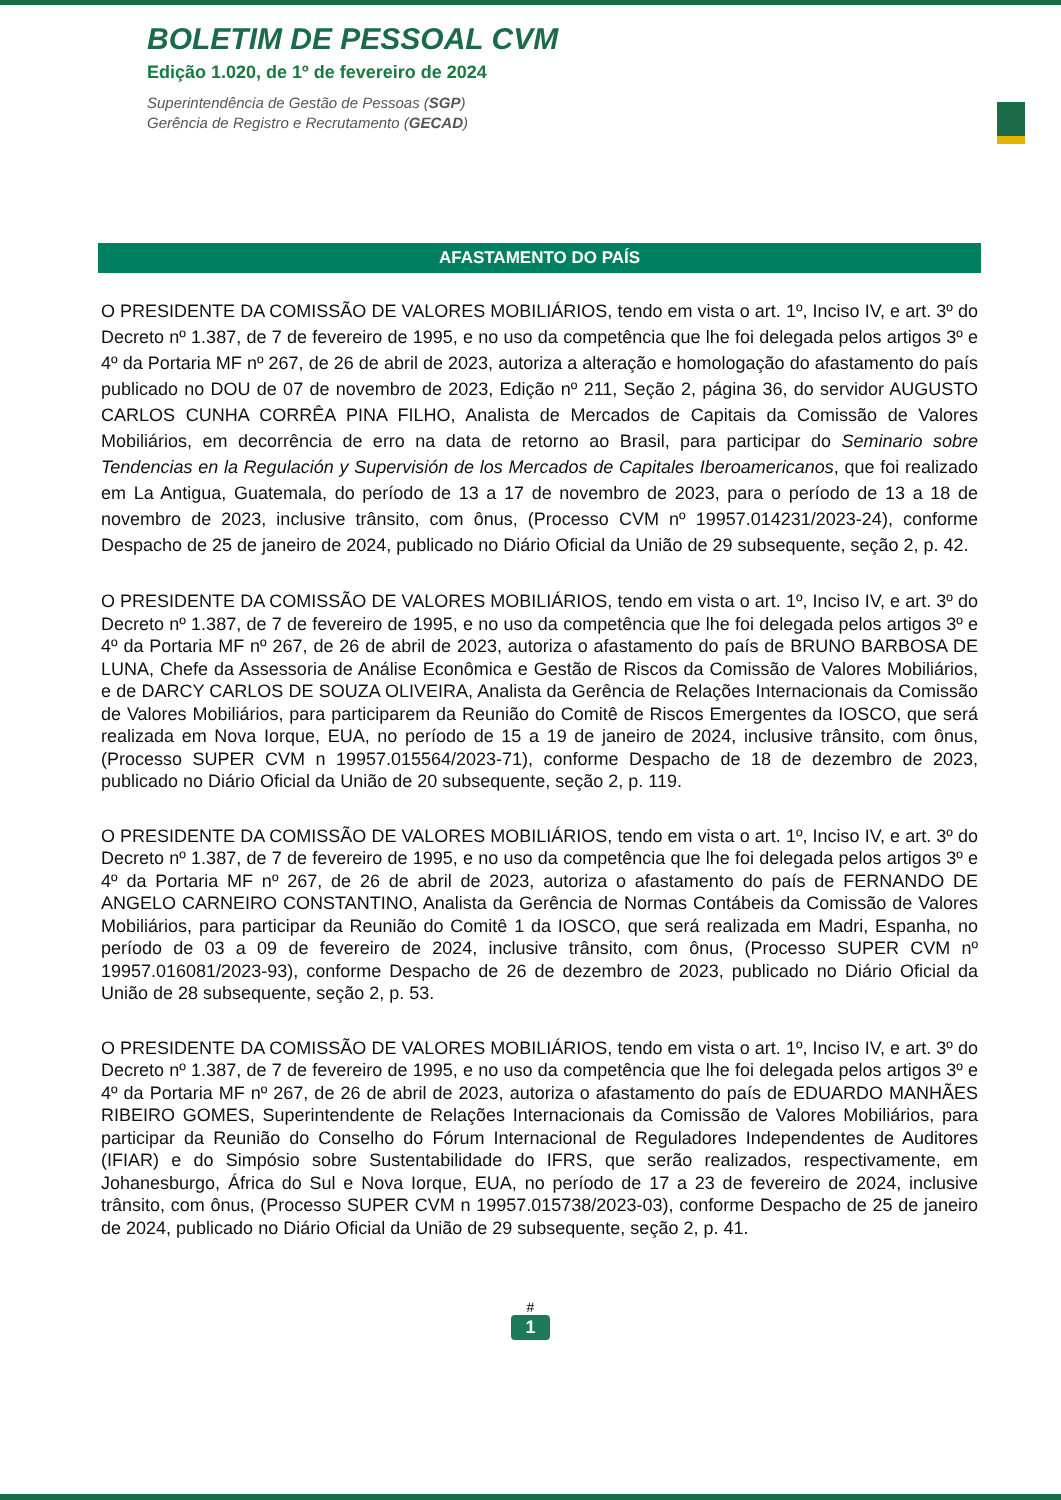BOLETIM DE PESSOAL CVM
Edição 1.020, de 1º de fevereiro de 2024
Superintendência de Gestão de Pessoas (SGP)
Gerência de Registro e Recrutamento (GECAD)
AFASTAMENTO DO PAÍS
O PRESIDENTE DA COMISSÃO DE VALORES MOBILIÁRIOS, tendo em vista o art. 1º, Inciso IV, e art. 3º do Decreto nº 1.387, de 7 de fevereiro de 1995, e no uso da competência que lhe foi delegada pelos artigos 3º e 4º da Portaria MF nº 267, de 26 de abril de 2023, autoriza a alteração e homologação do afastamento do país publicado no DOU de 07 de novembro de 2023, Edição nº 211, Seção 2, página 36, do servidor AUGUSTO CARLOS CUNHA CORRÊA PINA FILHO, Analista de Mercados de Capitais da Comissão de Valores Mobiliários, em decorrência de erro na data de retorno ao Brasil, para participar do Seminario sobre Tendencias en la Regulación y Supervisión de los Mercados de Capitales Iberoamericanos, que foi realizado em La Antigua, Guatemala, do período de 13 a 17 de novembro de 2023, para o período de 13 a 18 de novembro de 2023, inclusive trânsito, com ônus, (Processo CVM nº 19957.014231/2023-24), conforme Despacho de 25 de janeiro de 2024, publicado no Diário Oficial da União de 29 subsequente, seção 2, p. 42.
O PRESIDENTE DA COMISSÃO DE VALORES MOBILIÁRIOS, tendo em vista o art. 1º, Inciso IV, e art. 3º do Decreto nº 1.387, de 7 de fevereiro de 1995, e no uso da competência que lhe foi delegada pelos artigos 3º e 4º da Portaria MF nº 267, de 26 de abril de 2023, autoriza o afastamento do país de BRUNO BARBOSA DE LUNA, Chefe da Assessoria de Análise Econômica e Gestão de Riscos da Comissão de Valores Mobiliários, e de DARCY CARLOS DE SOUZA OLIVEIRA, Analista da Gerência de Relações Internacionais da Comissão de Valores Mobiliários, para participarem da Reunião do Comitê de Riscos Emergentes da IOSCO, que será realizada em Nova Iorque, EUA, no período de 15 a 19 de janeiro de 2024, inclusive trânsito, com ônus, (Processo SUPER CVM n 19957.015564/2023-71), conforme Despacho de 18 de dezembro de 2023, publicado no Diário Oficial da União de 20 subsequente, seção 2, p. 119.
O PRESIDENTE DA COMISSÃO DE VALORES MOBILIÁRIOS, tendo em vista o art. 1º, Inciso IV, e art. 3º do Decreto nº 1.387, de 7 de fevereiro de 1995, e no uso da competência que lhe foi delegada pelos artigos 3º e 4º da Portaria MF nº 267, de 26 de abril de 2023, autoriza o afastamento do país de FERNANDO DE ANGELO CARNEIRO CONSTANTINO, Analista da Gerência de Normas Contábeis da Comissão de Valores Mobiliários, para participar da Reunião do Comitê 1 da IOSCO, que será realizada em Madri, Espanha, no período de 03 a 09 de fevereiro de 2024, inclusive trânsito, com ônus, (Processo SUPER CVM nº 19957.016081/2023-93), conforme Despacho de 26 de dezembro de 2023, publicado no Diário Oficial da União de 28 subsequente, seção 2, p. 53.
O PRESIDENTE DA COMISSÃO DE VALORES MOBILIÁRIOS, tendo em vista o art. 1º, Inciso IV, e art. 3º do Decreto nº 1.387, de 7 de fevereiro de 1995, e no uso da competência que lhe foi delegada pelos artigos 3º e 4º da Portaria MF nº 267, de 26 de abril de 2023, autoriza o afastamento do país de EDUARDO MANHÃES RIBEIRO GOMES, Superintendente de Relações Internacionais da Comissão de Valores Mobiliários, para participar da Reunião do Conselho do Fórum Internacional de Reguladores Independentes de Auditores (IFIAR) e do Simpósio sobre Sustentabilidade do IFRS, que serão realizados, respectivamente, em Johanesburgo, África do Sul e Nova Iorque, EUA, no período de 17 a 23 de fevereiro de 2024, inclusive trânsito, com ônus, (Processo SUPER CVM n 19957.015738/2023-03), conforme Despacho de 25 de janeiro de 2024, publicado no Diário Oficial da União de 29 subsequente, seção 2, p. 41.
#
1